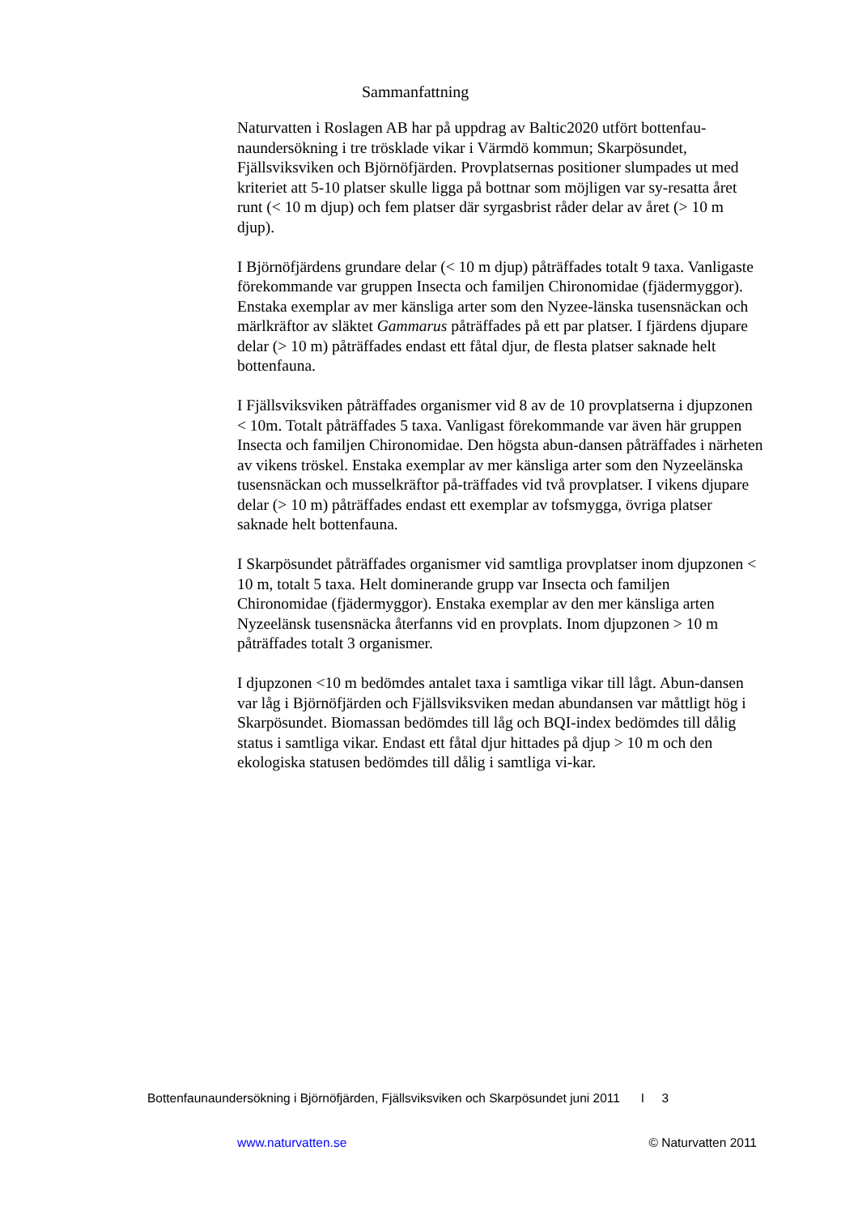Sammanfattning
Naturvatten i Roslagen AB har på uppdrag av Baltic2020 utfört bottenfau-naundersökning i tre trösklade vikar i Värmdö kommun; Skarpösundet, Fjällsviksviken och Björnöfjärden. Provplatsernas positioner slumpades ut med kriteriet att 5-10 platser skulle ligga på bottnar som möjligen var sy-resatta året runt (< 10 m djup) och fem platser där syrgasbrist råder delar av året (> 10 m djup).
I Björnöfjärdens grundare delar (< 10 m djup) påträffades totalt 9 taxa. Vanligaste förekommande var gruppen Insecta och familjen Chironomidae (fjädermyggor). Enstaka exemplar av mer känsliga arter som den Nyzee-länska tusensnäckan och märlkräftor av släktet Gammarus påträffades på ett par platser. I fjärdens djupare delar (> 10 m) påträffades endast ett fåtal djur, de flesta platser saknade helt bottenfauna.
I Fjällsviksviken påträffades organismer vid 8 av de 10 provplatserna i djupzonen < 10m. Totalt påträffades 5 taxa. Vanligast förekommande var även här gruppen Insecta och familjen Chironomidae. Den högsta abun-dansen påträffades i närheten av vikens tröskel. Enstaka exemplar av mer känsliga arter som den Nyzeelänska tusensnäckan och musselkräftor på-träffades vid två provplatser. I vikens djupare delar (> 10 m) påträffades endast ett exemplar av tofsmygga, övriga platser saknade helt bottenfauna.
I Skarpösundet påträffades organismer vid samtliga provplatser inom djupzonen < 10 m, totalt 5 taxa. Helt dominerande grupp var Insecta och familjen Chironomidae (fjädermyggor). Enstaka exemplar av den mer känsliga arten Nyzeelänsk tusensnäcka återfanns vid en provplats. Inom djupzonen > 10 m påträffades totalt 3 organismer.
I djupzonen <10 m bedömdes antalet taxa i samtliga vikar till lågt. Abun-dansen var låg i Björnöfjärden och Fjällsviksviken medan abundansen var måttligt hög i Skarpösundet. Biomassan bedömdes till låg och BQI-index bedömdes till dålig status i samtliga vikar. Endast ett fåtal djur hittades på djup > 10 m och den ekologiska statusen bedömdes till dålig i samtliga vi-kar.
Bottenfaunaundersökning i Björnöfjärden, Fjällsviksviken och Skarpösundet juni 2011 I 3
www.naturvatten.se © Naturvatten 2011